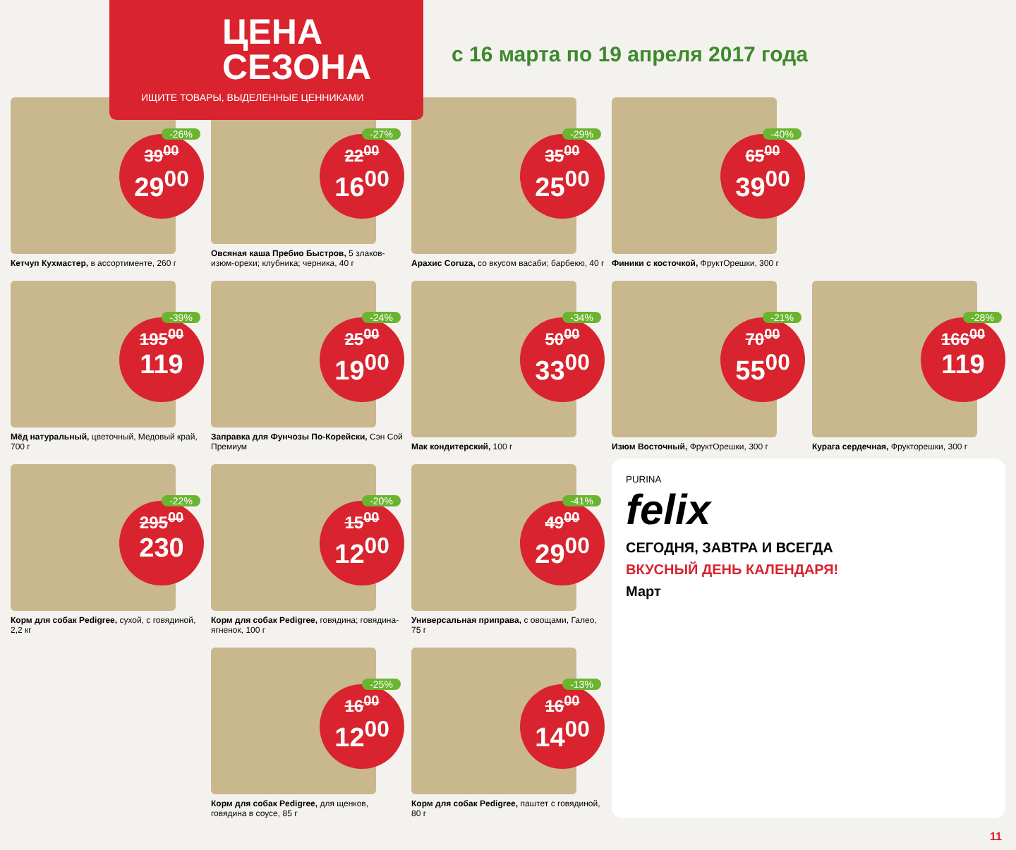ЦЕНА
СЕЗОНА
ИЩИТЕ ТОВАРЫ, ВЫДЕЛЕННЫЕ ЦЕННИКАМИ
с 16 марта по 19 апреля 2017 года
-26%
39<sup>00</sup>
29<sup>00</sup>
Кетчуп Кухмастер, в ассортименте, 260 г
-27%
22<sup>00</sup>
16<sup>00</sup>
Овсяная каша Пребио Быстров, 5 злаков-изюм-орехи; клубника; черника, 40 г
-29%
35<sup>00</sup>
25<sup>00</sup>
Арахис Coruza, со вкусом васаби; барбекю, 40 г
-40%
65<sup>00</sup>
39<sup>00</sup>
Финики с косточкой, ФруктОрешки, 300 г
-39%
195<sup>00</sup>
119
Мёд натуральный, цветочный, Медовый край, 700 г
-24%
25<sup>00</sup>
19<sup>00</sup>
Заправка для Фунчозы По-Корейски, Сэн Сой Премиум
-34%
50<sup>00</sup>
33<sup>00</sup>
Мак кондитерский, 100 г
-21%
70<sup>00</sup>
55<sup>00</sup>
Изюм Восточный, ФруктОрешки, 300 г
-28%
166<sup>00</sup>
119
Курага сердечная, Фрукторешки, 300 г
-22%
295<sup>00</sup>
230
Корм для собак Pedigree, сухой, с говядиной, 2,2 кг
-20%
15<sup>00</sup>
12<sup>00</sup>
Корм для собак Pedigree, говядина; говядина-ягненок, 100 г
-41%
49<sup>00</sup>
29<sup>00</sup>
Универсальная приправа, с овощами, Галео, 75 г
PURINA
felix
СЕГОДНЯ, ЗАВТРА И ВСЕГДА
ВКУСНЫЙ ДЕНЬ КАЛЕНДАРЯ!
Март
-25%
16<sup>00</sup>
12<sup>00</sup>
Корм для собак Pedigree, для щенков, говядина в соусе, 85 г
-13%
16<sup>00</sup>
14<sup>00</sup>
Корм для собак Pedigree, паштет с говядиной, 80 г
11